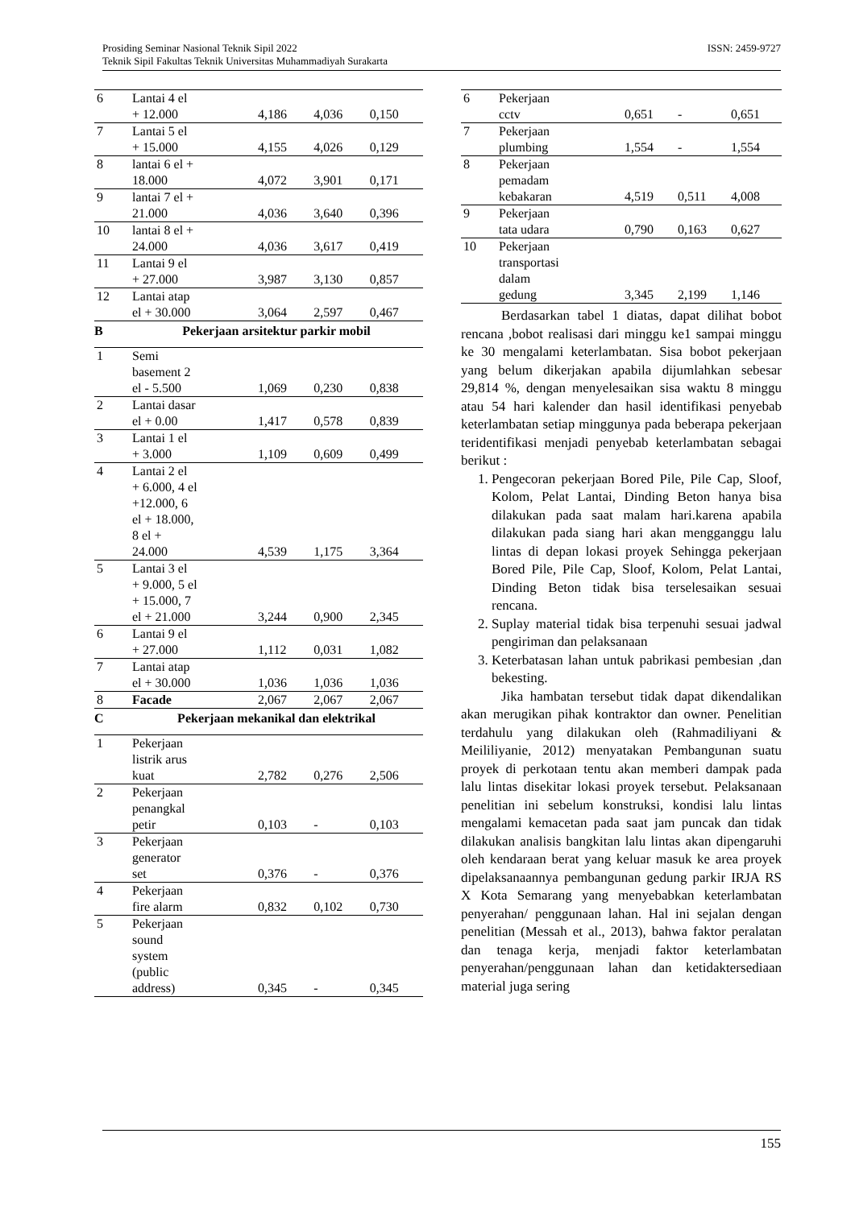ISSN: 2459-9727 Prosiding Seminar Nasional Teknik Sipil 2022
Teknik Sipil Fakultas Teknik Universitas Muhammadiyah Surakarta
| 6 | Lantai 4 el + 12.000 | 4,186 | 4,036 | 0,150 |
| 7 | Lantai 5 el + 15.000 | 4,155 | 4,026 | 0,129 |
| 8 | lantai 6 el + 18.000 | 4,072 | 3,901 | 0,171 |
| 9 | lantai 7 el + 21.000 | 4,036 | 3,640 | 0,396 |
| 10 | lantai 8 el + 24.000 | 4,036 | 3,617 | 0,419 |
| 11 | Lantai 9 el + 27.000 | 3,987 | 3,130 | 0,857 |
| 12 | Lantai atap el + 30.000 | 3,064 | 2,597 | 0,467 |
| B | Pekerjaan arsitektur parkir mobil | | | |
| 1 | Semi basement 2 el - 5.500 | 1,069 | 0,230 | 0,838 |
| 2 | Lantai dasar el + 0.00 | 1,417 | 0,578 | 0,839 |
| 3 | Lantai 1 el + 3.000 | 1,109 | 0,609 | 0,499 |
| 4 | Lantai 2 el + 6.000, 4 el +12.000, 6 el + 18.000, 8 el + 24.000 | 4,539 | 1,175 | 3,364 |
| 5 | Lantai 3 el + 9.000, 5 el + 15.000, 7 el + 21.000 | 3,244 | 0,900 | 2,345 |
| 6 | Lantai 9 el + 27.000 | 1,112 | 0,031 | 1,082 |
| 7 | Lantai atap el + 30.000 | 1,036 | 1,036 | 1,036 |
| 8 | Facade | 2,067 | 2,067 | 2,067 |
| C | Pekerjaan mekanikal dan elektrikal | | | |
| 1 | Pekerjaan listrik arus kuat | 2,782 | 0,276 | 2,506 |
| 2 | Pekerjaan penangkal petir | 0,103 | - | 0,103 |
| 3 | Pekerjaan generator set | 0,376 | - | 0,376 |
| 4 | Pekerjaan fire alarm | 0,832 | 0,102 | 0,730 |
| 5 | Pekerjaan sound system (public address) | 0,345 | - | 0,345 |
| 6 | Pekerjaan cctv | 0,651 | - | 0,651 |
| 7 | Pekerjaan plumbing | 1,554 | - | 1,554 |
| 8 | Pekerjaan pemadam kebakaran | 4,519 | 0,511 | 4,008 |
| 9 | Pekerjaan tata udara | 0,790 | 0,163 | 0,627 |
| 10 | Pekerjaan transportasi dalam gedung | 3,345 | 2,199 | 1,146 |
Berdasarkan tabel 1 diatas, dapat dilihat bobot rencana ,bobot realisasi dari minggu ke1 sampai minggu ke 30 mengalami keterlambatan. Sisa bobot pekerjaan yang belum dikerjakan apabila dijumlahkan sebesar 29,814 %, dengan menyelesaikan sisa waktu 8 minggu atau 54 hari kalender dan hasil identifikasi penyebab keterlambatan setiap minggunya pada beberapa pekerjaan teridentifikasi menjadi penyebab keterlambatan sebagai berikut :
1. Pengecoran pekerjaan Bored Pile, Pile Cap, Sloof, Kolom, Pelat Lantai, Dinding Beton hanya bisa dilakukan pada saat malam hari.karena apabila dilakukan pada siang hari akan mengganggu lalu lintas di depan lokasi proyek Sehingga pekerjaan Bored Pile, Pile Cap, Sloof, Kolom, Pelat Lantai, Dinding Beton tidak bisa terselesaikan sesuai rencana.
2. Suplay material tidak bisa terpenuhi sesuai jadwal pengiriman dan pelaksanaan
3. Keterbatasan lahan untuk pabrikasi pembesian ,dan bekesting.
Jika hambatan tersebut tidak dapat dikendalikan akan merugikan pihak kontraktor dan owner. Penelitian terdahulu yang dilakukan oleh (Rahmadiliyani & Meililiyanie, 2012) menyatakan Pembangunan suatu proyek di perkotaan tentu akan memberi dampak pada lalu lintas disekitar lokasi proyek tersebut. Pelaksanaan penelitian ini sebelum konstruksi, kondisi lalu lintas mengalami kemacetan pada saat jam puncak dan tidak dilakukan analisis bangkitan lalu lintas akan dipengaruhi oleh kendaraan berat yang keluar masuk ke area proyek dipelaksanaannya pembangunan gedung parkir IRJA RS X Kota Semarang yang menyebabkan keterlambatan penyerahan/ penggunaan lahan. Hal ini sejalan dengan penelitian (Messah et al., 2013), bahwa faktor peralatan dan tenaga kerja, menjadi faktor keterlambatan penyerahan/penggunaan lahan dan ketidaktersediaan material juga sering
155